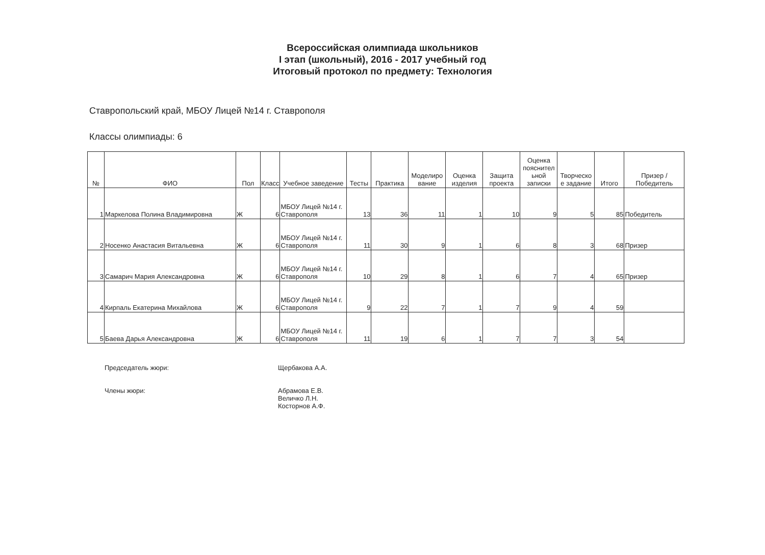Всероссийская олимпиада школьников
I этап (школьный), 2016 - 2017 учебный год
Итоговый протокол по предмету: Технология
Ставропольский край, МБОУ Лицей №14 г. Ставрополя
Классы олимпиады: 6
| № | ФИО | Пол | Класс | Учебное заведение | Тесты | Практика | Моделиро вание | Оценка изделия | Защита проекта | Оценка пояснител ьной записки | Творческо е задание | Итого | Призер / Победитель |
| --- | --- | --- | --- | --- | --- | --- | --- | --- | --- | --- | --- | --- | --- |
| 1 | Маркелова Полина Владимировна | Ж | 6 | МБОУ Лицей №14 г. Ставрополя | 13 | 36 | 11 | 1 | 10 | 9 | 5 | 85 | Победитель |
| 2 | Носенко Анастасия Витальевна | Ж | 6 | МБОУ Лицей №14 г. Ставрополя | 11 | 30 | 9 | 1 | 6 | 8 | 3 | 68 | Призер |
| 3 | Самарич Мария Александровна | Ж | 6 | МБОУ Лицей №14 г. Ставрополя | 10 | 29 | 8 | 1 | 6 | 7 | 4 | 65 | Призер |
| 4 | Кирпаль Екатерина Михайлова | Ж | 6 | МБОУ Лицей №14 г. Ставрополя | 9 | 22 | 7 | 1 | 7 | 9 | 4 | 59 | |
| 5 | Баева Дарья Александровна | Ж | 6 | МБОУ Лицей №14 г. Ставрополя | 11 | 19 | 6 | 1 | 7 | 7 | 3 | 54 | |
Председатель жюри:
Щербакова А.А.
Члены жюри:
Абрамова Е.В.
Величко Л.Н.
Косторнов А.Ф.